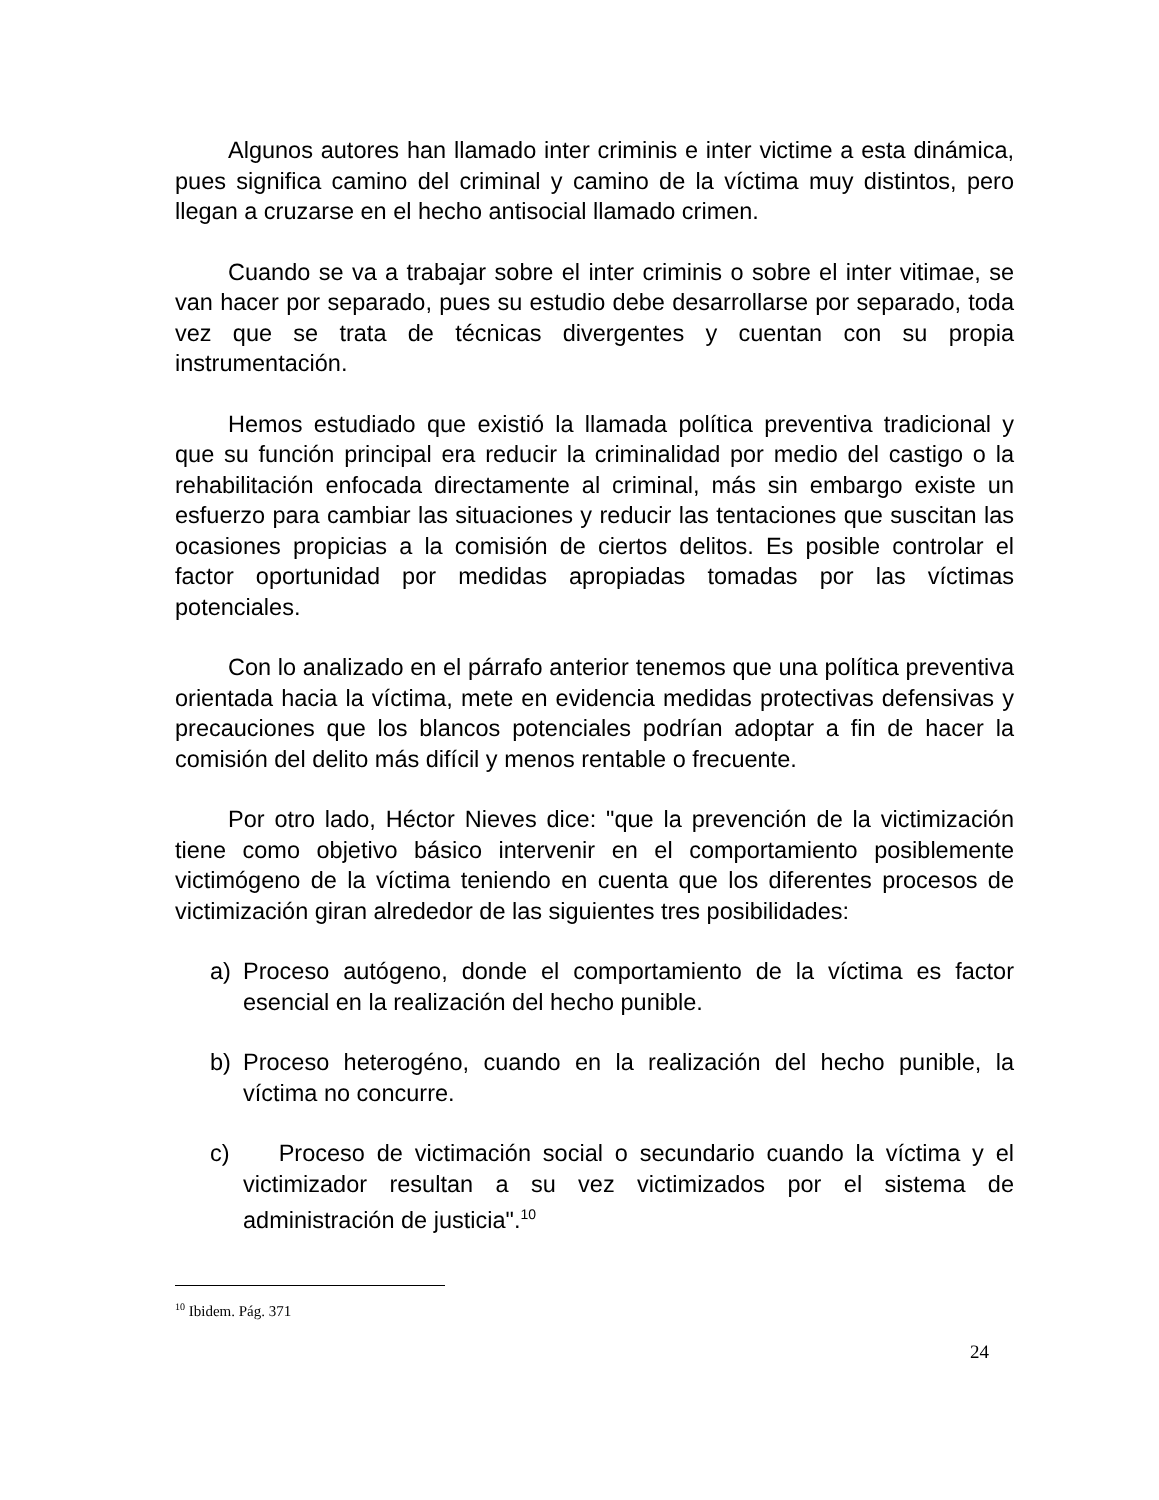Algunos autores han llamado inter criminis e inter victime a esta dinámica, pues significa camino del criminal y camino de la víctima muy distintos, pero llegan a cruzarse en el hecho antisocial llamado crimen.
Cuando se va a trabajar sobre el inter criminis o sobre el inter vitimae, se van hacer por separado, pues su estudio debe desarrollarse por separado, toda vez que se trata de técnicas divergentes y cuentan con su propia instrumentación.
Hemos estudiado que existió la llamada política preventiva tradicional y que su función principal era reducir la criminalidad por medio del castigo o la rehabilitación enfocada directamente al criminal, más sin embargo existe un esfuerzo para cambiar las situaciones y reducir las tentaciones que suscitan las ocasiones propicias a la comisión de ciertos delitos. Es posible controlar el factor oportunidad por medidas apropiadas tomadas por las víctimas potenciales.
Con lo analizado en el párrafo anterior tenemos que una política preventiva orientada hacia la víctima, mete en evidencia medidas protectivas defensivas y precauciones que los blancos potenciales podrían adoptar a fin de hacer la comisión del delito más difícil y menos rentable o frecuente.
Por otro lado, Héctor Nieves dice: "que la prevención de la victimización tiene como objetivo básico intervenir en el comportamiento posiblemente victimógeno de la víctima teniendo en cuenta que los diferentes procesos de victimización giran alrededor de las siguientes tres posibilidades:
a) Proceso autógeno, donde el comportamiento de la víctima es factor esencial en la realización del hecho punible.
b) Proceso heterogéno, cuando en la realización del hecho punible, la víctima no concurre.
c) Proceso de victimación social o secundario cuando la víctima y el victimizador resultan a su vez victimizados por el sistema de administración de justicia".<sup>10</sup>
<sup>10</sup> Ibidem. Pág. 371
24